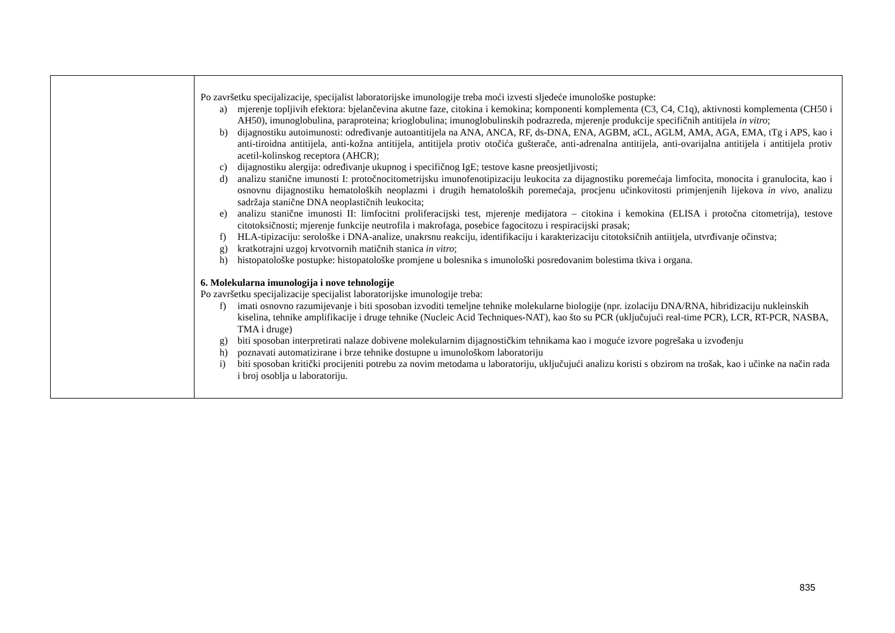| | Po završetku specijalizacije, specijalist laboratorijske imunologije treba moći izvesti sljedeće imunološke postupke: a) mjerenje topljivih efektora: bjelančevina akutne faze, citokina i kemokina; komponenti komplementa (C3, C4, C1q), aktivnosti komplementa (CH50 i AH50), imunoglobulina, paraproteina; krioglobulina; imunoglobulinskih podrazreda, mjerenje produkcije specifičnih antitijela in vitro ; b) dijagnostiku autoimunosti: određivanje autoantitijela na ANA, ANCA, RF, ds-DNA, ENA, AGBM, aCL, AGLM, AMA, AGA, EMA, tTg i APS, kao i anti-tiroidna antitijela, anti-kožna antitijela, antitijela protiv otočića gušterače, anti-adrenalna antitijela, anti-ovarijalna antitijela i antitijela protiv acetil-kolinskog receptora (AHCR); c) dijagnostiku alergija: određivanje ukupnog i specifičnog IgE; testove kasne preosjetljivosti; d) analizu stanične imunosti I: protočnocitometrijsku imunofenotipizaciju leukocita za dijagnostiku poremećaja limfocita, monocita i granulocita, kao i osnovnu dijagnostiku hematoloških neoplazmi i drugih hematoloških poremećaja, procjenu učinkovitosti primjenjenih lijekova in vivo, analizu sadržaja stanične DNA neoplastičnih leukocita; e) analizu stanične imunosti II: limfocitni proliferacijski test, mjerenje medijatora – citokina i kemokina (ELISA i protočna citometrija), testove citotoksičnosti; mjerenje funkcije neutrofila i makrofaga, posebice fagocitozu i respiracijski prasak; f) HLA-tipizaciju: serološke i DNA-analize, unakrsnu reakciju, identifikaciju i karakterizaciju citotoksičnih antiitjela, utvrđivanje očinstva; g) kratkotrajni uzgoj krvotvornih matičnih stanica in vitro ; h) histopatološke postupke: histopatološke promjene u bolesnika s imunološki posredovanim bolestima tkiva i organa. 6. Molekularna imunologija i nove tehnologije Po završetku specijalizacije specijalist laboratorijske imunologije treba: f) imati osnovno razumijevanje i biti sposoban izvoditi temeljne tehnike molekularne biologije (npr. izolaciju DNA/RNA, hibridizaciju nukleinskih kiselina, tehnike amplifikacije i druge tehnike (Nucleic Acid Techniques-NAT), kao što su PCR (uključujući real-time PCR), LCR, RT-PCR, NASBA, TMA i druge) g) biti sposoban interpretirati nalaze dobivene molekularnim dijagnostičkim tehnikama kao i moguće izvore pogrešaka u izvođenju h) poznavati automatizirane i brze tehnike dostupne u imunološkom laboratoriju i) biti sposoban kritički procijeniti potrebu za novim metodama u laboratoriju, uključujući analizu koristi s obzirom na trošak, kao i učinke na način rada i broj osoblja u laboratoriju. |
835